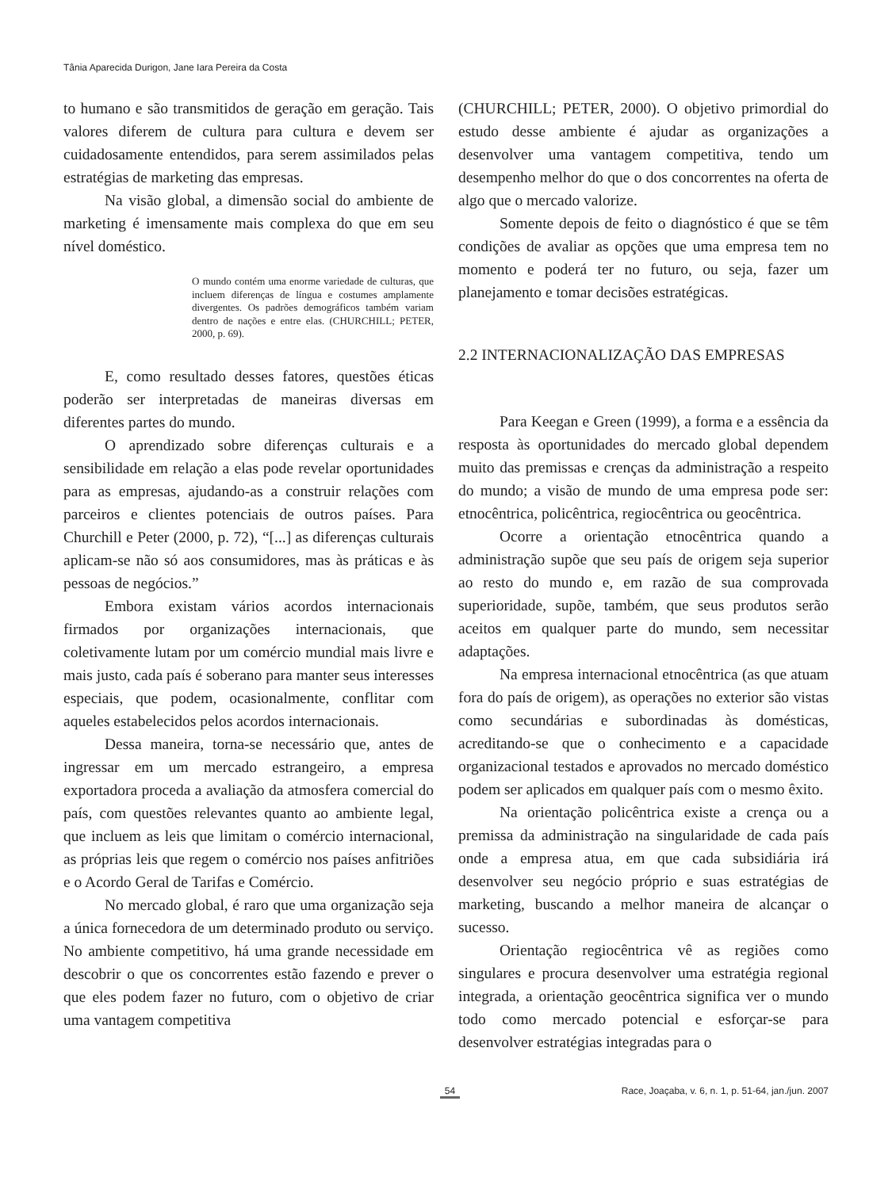Tânia Aparecida Durigon, Jane Iara Pereira da Costa
to humano e são transmitidos de geração em geração. Tais valores diferem de cultura para cultura e devem ser cuidadosamente entendidos, para serem assimilados pelas estratégias de marketing das empresas.
Na visão global, a dimensão social do ambiente de marketing é imensamente mais complexa do que em seu nível doméstico.
O mundo contém uma enorme variedade de culturas, que incluem diferenças de língua e costumes amplamente divergentes. Os padrões demográficos também variam dentro de nações e entre elas. (CHURCHILL; PETER, 2000, p. 69).
E, como resultado desses fatores, questões éticas poderão ser interpretadas de maneiras diversas em diferentes partes do mundo.
O aprendizado sobre diferenças culturais e a sensibilidade em relação a elas pode revelar oportunidades para as empresas, ajudando-as a construir relações com parceiros e clientes potenciais de outros países. Para Churchill e Peter (2000, p. 72), “[...] as diferenças culturais aplicam-se não só aos consumidores, mas às práticas e às pessoas de negócios.”
Embora existam vários acordos internacionais firmados por organizações internacionais, que coletivamente lutam por um comércio mundial mais livre e mais justo, cada país é soberano para manter seus interesses especiais, que podem, ocasionalmente, conflitar com aqueles estabelecidos pelos acordos internacionais.
Dessa maneira, torna-se necessário que, antes de ingressar em um mercado estrangeiro, a empresa exportadora proceda a avaliação da atmosfera comercial do país, com questões relevantes quanto ao ambiente legal, que incluem as leis que limitam o comércio internacional, as próprias leis que regem o comércio nos países anfitriões e o Acordo Geral de Tarifas e Comércio.
No mercado global, é raro que uma organização seja a única fornecedora de um determinado produto ou serviço. No ambiente competitivo, há uma grande necessidade em descobrir o que os concorrentes estão fazendo e prever o que eles podem fazer no futuro, com o objetivo de criar uma vantagem competitiva
(CHURCHILL; PETER, 2000). O objetivo primordial do estudo desse ambiente é ajudar as organizações a desenvolver uma vantagem competitiva, tendo um desempenho melhor do que o dos concorrentes na oferta de algo que o mercado valorize.
Somente depois de feito o diagnóstico é que se têm condições de avaliar as opções que uma empresa tem no momento e poderá ter no futuro, ou seja, fazer um planejamento e tomar decisões estratégicas.
2.2 INTERNACIONALIZAÇÃO DAS EMPRESAS
Para Keegan e Green (1999), a forma e a essência da resposta às oportunidades do mercado global dependem muito das premissas e crenças da administração a respeito do mundo; a visão de mundo de uma empresa pode ser: etnocêntrica, policêntrica, regiocêntrica ou geocêntrica.
Ocorre a orientação etnocêntrica quando a administração supõe que seu país de origem seja superior ao resto do mundo e, em razão de sua comprovada superioridade, supõe, também, que seus produtos serão aceitos em qualquer parte do mundo, sem necessitar adaptações.
Na empresa internacional etnocêntrica (as que atuam fora do país de origem), as operações no exterior são vistas como secundárias e subordinadas às domésticas, acreditando-se que o conhecimento e a capacidade organizacional testados e aprovados no mercado doméstico podem ser aplicados em qualquer país com o mesmo êxito.
Na orientação policêntrica existe a crença ou a premissa da administração na singularidade de cada país onde a empresa atua, em que cada subsidiária irá desenvolver seu negócio próprio e suas estratégias de marketing, buscando a melhor maneira de alcançar o sucesso.
Orientação regiocêntrica vê as regiões como singulares e procura desenvolver uma estratégia regional integrada, a orientação geocêntrica significa ver o mundo todo como mercado potencial e esforçar-se para desenvolver estratégias integradas para o
54 Race, Joaçaba, v. 6, n. 1, p. 51-64, jan./jun. 2007